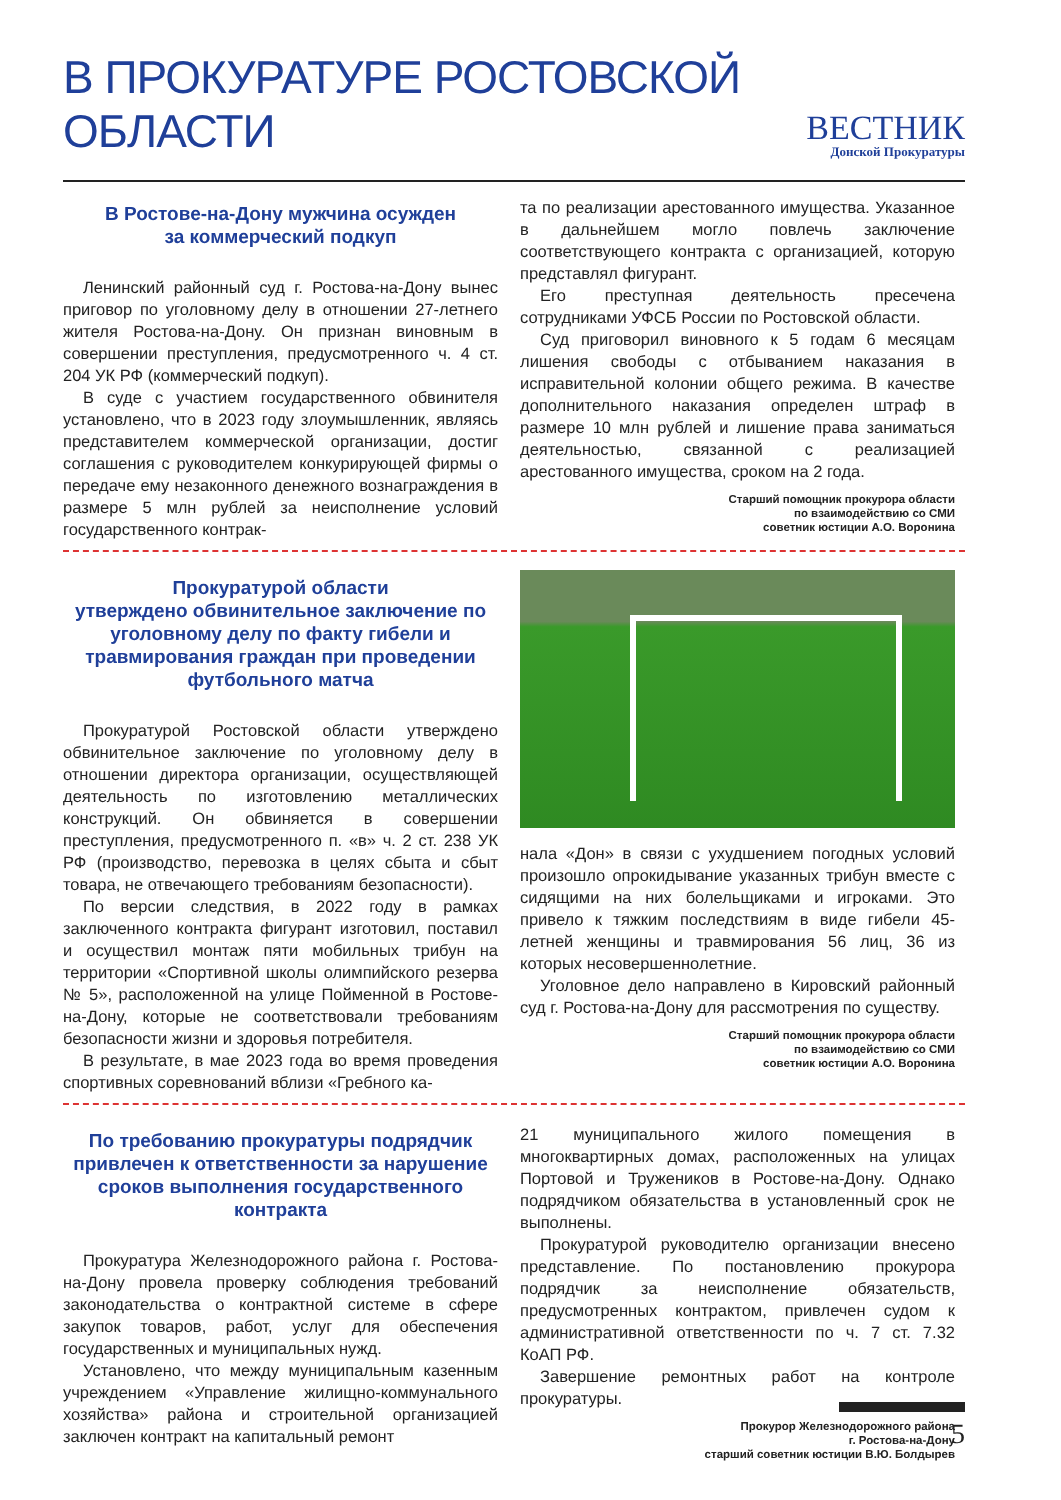В ПРОКУРАТУРЕ РОСТОВСКОЙ ОБЛАСТИ
ВЕСТНИК
Донской Прокуратуры
В Ростове-на-Дону мужчина осужден
за коммерческий подкуп
Ленинский районный суд г. Ростова-на-Дону вынес приговор по уголовному делу в отношении 27-летнего жителя Ростова-на-Дону. Он признан виновным в совершении преступления, предусмотренного ч. 4 ст. 204 УК РФ (коммерческий подкуп).
В суде с участием государственного обвинителя установлено, что в 2023 году злоумышленник, являясь представителем коммерческой организации, достиг соглашения с руководителем конкурирующей фирмы о передаче ему незаконного денежного вознаграждения в размере 5 млн рублей за неисполнение условий государственного контрак-
та по реализации арестованного имущества. Указанное в дальнейшем могло повлечь заключение соответствующего контракта с организацией, которую представлял фигурант.
Его преступная деятельность пресечена сотрудниками УФСБ России по Ростовской области.
Суд приговорил виновного к 5 годам 6 месяцам лишения свободы с отбыванием наказания в исправительной колонии общего режима. В качестве дополнительного наказания определен штраф в размере 10 млн рублей и лишение права заниматься деятельностью, связанной с реализацией арестованного имущества, сроком на 2 года.
Старший помощник прокурора области
по взаимодействию со СМИ
советник юстиции А.О. Воронина
Прокуратурой области
утверждено обвинительное заключение по уголовному делу по факту гибели и травмирования граждан при проведении футбольного матча
Прокуратурой Ростовской области утверждено обвинительное заключение по уголовному делу в отношении директора организации, осуществляющей деятельность по изготовлению металлических конструкций. Он обвиняется в совершении преступления, предусмотренного п. «в» ч. 2 ст. 238 УК РФ (производство, перевозка в целях сбыта и сбыт товара, не отвечающего требованиям безопасности).
По версии следствия, в 2022 году в рамках заключенного контракта фигурант изготовил, поставил и осуществил монтаж пяти мобильных трибун на территории «Спортивной школы олимпийского резерва № 5», расположенной на улице Пойменной в Ростове-на-Дону, которые не соответствовали требованиям безопасности жизни и здоровья потребителя.
В результате, в мае 2023 года во время проведения спортивных соревнований вблизи «Гребного ка-
нала «Дон» в связи с ухудшением погодных условий произошло опрокидывание указанных трибун вместе с сидящими на них болельщиками и игроками. Это привело к тяжким последствиям в виде гибели 45-летней женщины и травмирования 56 лиц, 36 из которых несовершеннолетние.
Уголовное дело направлено в Кировский районный суд г. Ростова-на-Дону для рассмотрения по существу.
Старший помощник прокурора области
по взаимодействию со СМИ
советник юстиции А.О. Воронина
По требованию прокуратуры подрядчик привлечен к ответственности за нарушение сроков выполнения государственного контракта
Прокуратура Железнодорожного района г. Ростова-на-Дону провела проверку соблюдения требований законодательства о контрактной системе в сфере закупок товаров, работ, услуг для обеспечения государственных и муниципальных нужд.
Установлено, что между муниципальным казенным учреждением «Управление жилищно-коммунального хозяйства» района и строительной организацией заключен контракт на капитальный ремонт
21 муниципального жилого помещения в многоквартирных домах, расположенных на улицах Портовой и Тружеников в Ростове-на-Дону. Однако подрядчиком обязательства в установленный срок не выполнены.
Прокуратурой руководителю организации внесено представление. По постановлению прокурора подрядчик за неисполнение обязательств, предусмотренных контрактом, привлечен судом к административной ответственности по ч. 7 ст. 7.32 КоАП РФ.
Завершение ремонтных работ на контроле прокуратуры.
Прокурор Железнодорожного района
г. Ростова-на-Дону
старший советник юстиции В.Ю. Болдырев
5